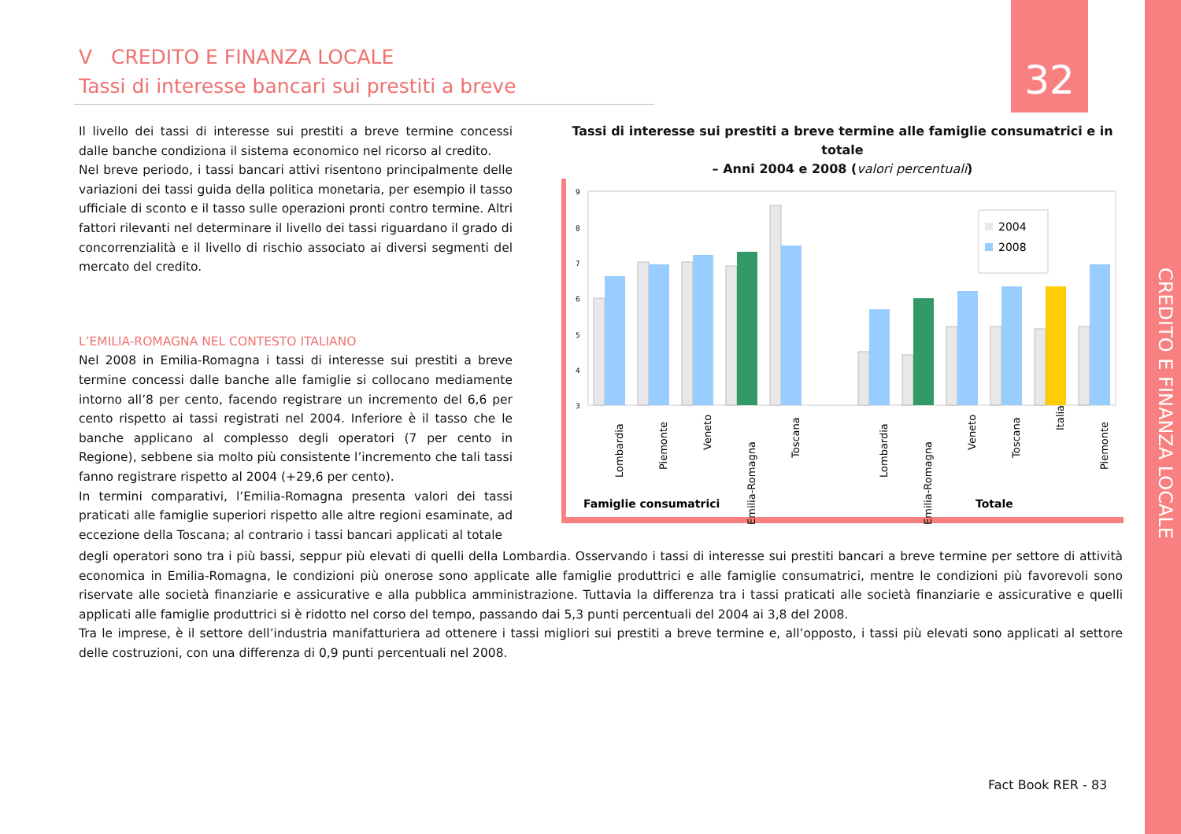V CREDITO E FINANZA LOCALE
Tassi di interesse bancari sui prestiti a breve
32
CREDITO E FINANZA LOCALE
Il livello dei tassi di interesse sui prestiti a breve termine concessi dalle banche condiziona il sistema economico nel ricorso al credito.
Nel breve periodo, i tassi bancari attivi risentono principalmente delle variazioni dei tassi guida della politica monetaria, per esempio il tasso ufficiale di sconto e il tasso sulle operazioni pronti contro termine. Altri fattori rilevanti nel determinare il livello dei tassi riguardano il grado di concorrenzialità e il livello di rischio associato ai diversi segmenti del mercato del credito.
L’EMILIA-ROMAGNA NEL CONTESTO ITALIANO
Nel 2008 in Emilia-Romagna i tassi di interesse sui prestiti a breve termine concessi dalle banche alle famiglie si collocano mediamente intorno all’8 per cento, facendo registrare un incremento del 6,6 per cento rispetto ai tassi registrati nel 2004. Inferiore è il tasso che le banche applicano al complesso degli operatori (7 per cento in Regione), sebbene sia molto più consistente l’incremento che tali tassi fanno registrare rispetto al 2004 (+29,6 per cento).
In termini comparativi, l’Emilia-Romagna presenta valori dei tassi praticati alle famiglie superiori rispetto alle altre regioni esaminate, ad eccezione della Toscana; al contrario i tassi bancari applicati al totale
degli operatori sono tra i più bassi, seppur più elevati di quelli della Lombardia. Osservando i tassi di interesse sui prestiti bancari a breve termine per settore di attività economica in Emilia-Romagna, le condizioni più onerose sono applicate alle famiglie produttrici e alle famiglie consumatrici, mentre le condizioni più favorevoli sono riservate alle società finanziarie e assicurative e alla pubblica amministrazione. Tuttavia la differenza tra i tassi praticati alle società finanziarie e assicurative e quelli applicati alle famiglie produttrici si è ridotto nel corso del tempo, passando dai 5,3 punti percentuali del 2004 ai 3,8 del 2008.
Tra le imprese, è il settore dell’industria manifatturiera ad ottenere i tassi migliori sui prestiti a breve termine e, all’opposto, i tassi più elevati sono applicati al settore delle costruzioni, con una differenza di 0,9 punti percentuali nel 2008.
Tassi di interesse sui prestiti a breve termine alle famiglie consumatrici e in totale
– Anni 2004 e 2008 (valori percentuali)
9
8
7
6
5
4
3
2004
2008
Lombardia
Piemonte
Veneto
Emilia-Romagna
Toscana
Lombardia
Emilia-Romagna
Veneto
Toscana
Italia
Piemonte
Famiglie consumatrici
Totale
Fact Book RER - 83